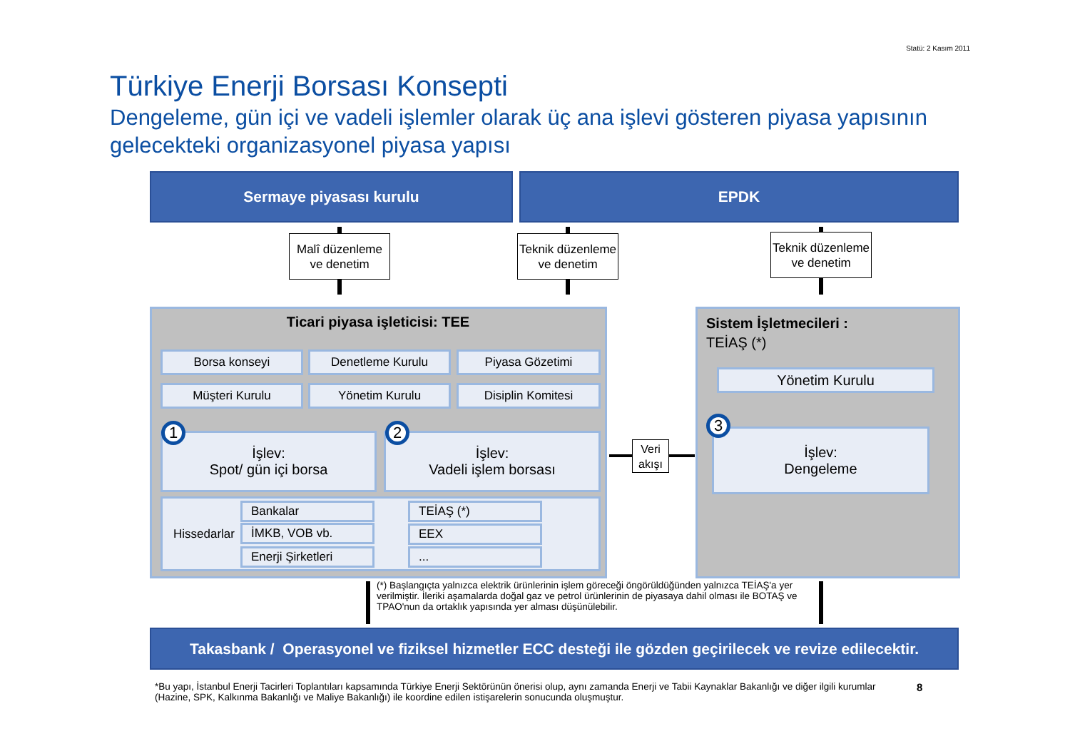Statü: 2 Kasım 2011
Türkiye Enerji Borsası Konsepti
Dengeleme, gün içi ve vadeli işlemler olarak üç ana işlevi gösteren piyasa yapısının gelecekteki organizasyonel piyasa yapısı
Sermaye piyasası kurulu EPDK
Malî düzenleme ve denetim
Teknik düzenleme ve denetim
Teknik düzenleme ve denetim
Ticari piyasa işleticisi: TEE
Borsa konseyi Denetleme Kurulu Piyasa Gözetimi
Müşteri Kurulu Yönetim Kurulu Disiplin Komitesi
İşlev:
Spot/ gün içi borsa
İşlev:
Vadeli işlem borsası
1 2
Hissedarlar Bankalar
İMKB, VOB vb.
Enerji Şirketleri
TEİAŞ (*)
EEX
...
Veri akışı
Sistem İşletmecileri :
TEİAŞ (*)
Yönetim Kurulu
İşlev:
Dengeleme
3
(*) Başlangıçta yalnızca elektrik ürünlerinin işlem göreceği öngörüldüğünden yalnızca TEİAŞ'a yer verilmiştir. İleriki aşamalarda doğal gaz ve petrol ürünlerinin de piyasaya dahil olması ile BOTAŞ ve TPAO'nun da ortaklık yapısında yer alması düşünülebilir.
Takasbank / Operasyonel ve fiziksel hizmetler ECC desteği ile gözden geçirilecek ve revize edilecektir.
*Bu yapı, İstanbul Enerji Tacirleri Toplantıları kapsamında Türkiye Enerji Sektörünün önerisi olup, aynı zamanda Enerji ve Tabii Kaynaklar Bakanlığı ve diğer ilgili kurumlar (Hazine, SPK, Kalkınma Bakanlığı ve Maliye Bakanlığı) ile koordine edilen istişarelerin sonucunda oluşmuştur.
8